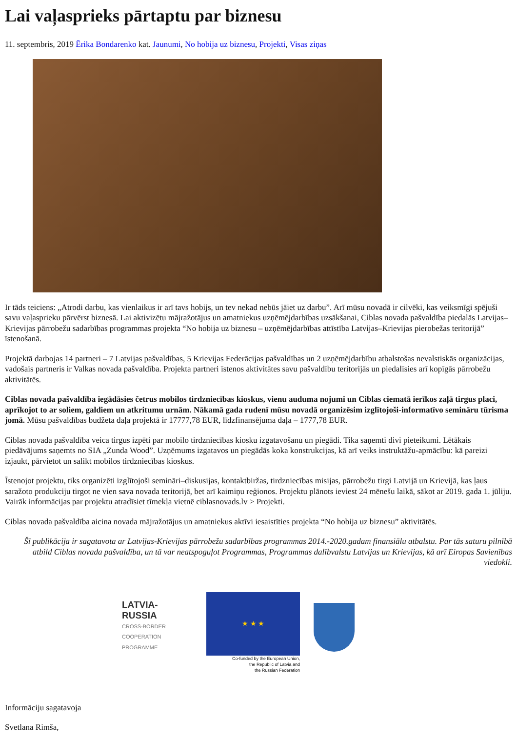Lai vaļasprieks pārtaptu par biznesu
11. septembris, 2019 Ērika Bondarenko kat. Jaunumi, No hobija uz biznesu, Projekti, Visas ziņas
Ir tāds teiciens: „Atrodi darbu, kas vienlaikus ir arī tavs hobijs, un tev nekad nebūs jāiet uz darbu”. Arī mūsu novadā ir cilvēki, kas veiksmīgi spējuši savu vaļasprieku pārvērst biznesā. Lai aktivizētu mājražotājus un amatniekus uzņēmējdarbības uzsākšanai, Ciblas novada pašvaldība piedalās Latvijas–Krievijas pārrobežu sadarbības programmas projekta “No hobija uz biznesu – uzņēmējdarbības attīstība Latvijas–Krievijas pierobežas teritorijā” īstenošanā.
Projektā darbojas 14 partneri – 7 Latvijas pašvaldības, 5 Krievijas Federācijas pašvaldības un 2 uzņēmējdarbību atbalstošas nevalstiskās organizācijas, vadošais partneris ir Valkas novada pašvaldība. Projekta partneri īstenos aktivitātes savu pašvaldību teritorijās un piedalīsies arī kopīgās pārrobežu aktivitātēs.
Ciblas novada pašvaldība iegādāsies četrus mobilos tirdzniecības kioskus, vienu auduma nojumi un Ciblas ciematā ierīkos zaļā tirgus placi, aprīkojot to ar soliem, galdiem un atkritumu urnām. Nākamā gada rudenī mūsu novadā organizēsim izglītojoši-informatīvo semināru tūrisma jomā. Mūsu pašvaldības budžeta daļa projektā ir 17777,78 EUR, līdzfinansējuma daļa – 1777,78 EUR.
Ciblas novada pašvaldība veica tirgus izpēti par mobilo tirdzniecības kiosku izgatavošanu un piegādi. Tika saņemti divi pieteikumi. Lētākais piedāvājums saņemts no SIA „Zunda Wood”. Uzņēmums izgatavos un piegādās koka konstrukcijas, kā arī veiks instruktāžu-apmācību: kā pareizi izjaukt, pārvietot un salikt mobilos tirdzniecības kioskus.
Īstenojot projektu, tiks organizēti izglītojoši semināri–diskusijas, kontaktbiržas, tirdzniecības misijas, pārrobežu tirgi Latvijā un Krievijā, kas ļaus saražoto produkciju tirgot ne vien sava novada teritorijā, bet arī kaimiņu reģionos. Projektu plānots ieviest 24 mēnešu laikā, sākot ar 2019. gada 1. jūliju. Vairāk informācijas par projektu atradīsiet tīmekļa vietnē ciblasnovads.lv > Projekti.
Ciblas novada pašvaldība aicina novada mājražotājus un amatniekus aktīvi iesaistīties projekta “No hobija uz biznesu” aktivitātēs.
Šī publikācija ir sagatavota ar Latvijas-Krievijas pārrobežu sadarbības programmas 2014.-2020.gadam finansiālu atbalstu. Par tās saturu pilnībā atbild Ciblas novada pašvaldība, un tā var neatspoguļot Programmas, Programmas dalībvalstu Latvijas un Krievijas, kā arī Eiropas Savienības viedokli.
LATVIA-RUSSIA
CROSS-BORDER
COOPERATION PROGRAMME
★ ★ ★
Co-funded by the European Union,
the Republic of Latvia and
the Russian Federation
Informāciju sagatavoja
Svetlana Rimša,